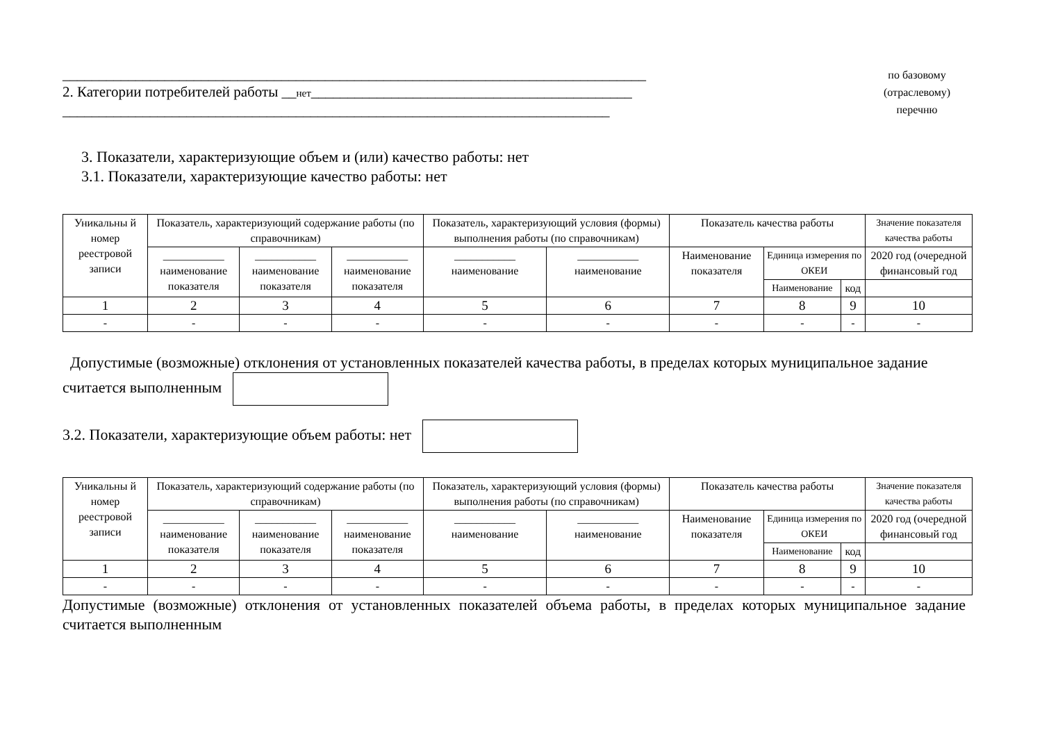________________________________________________________________________________
2. Категории потребителей работы __нет____________________________________________
___________________________________________________________________________
по базовому
(отраслевому)
перечню
3. Показатели, характеризующие объем и (или) качество работы: нет
3.1. Показатели, характеризующие качество работы: нет
| Уникальны й номер реестровой записи | Показатель, характеризующий содержание работы (по справочникам) | | | Показатель, характеризующий условия (формы) выполнения работы (по справочникам) | | Показатель качества работы | | | Значение показателя качества работы |
| --- | --- | --- | --- | --- | --- | --- | --- | --- | --- |
| | ___________ наименование показателя | ___________ наименование показателя | ___________ наименование показателя | ___________ наименование | ___________ наименование | Наименование показателя | Единица измерения по ОКЕИ | | 2020 год (очередной финансовый год |
| | | | | | | | Наименование | код | |
| 1 | 2 | 3 | 4 | 5 | 6 | 7 | 8 | 9 | 10 |
| - | - | - | - | - | - | - | - | - | - |
Допустимые (возможные) отклонения от установленных показателей качества работы, в пределах которых муниципальное задание считается выполненным
3.2. Показатели, характеризующие объем работы: нет
| Уникальны й номер реестровой записи | Показатель, характеризующий содержание работы (по справочникам) | | | Показатель, характеризующий условия (формы) выполнения работы (по справочникам) | | Показатель качества работы | | | Значение показателя качества работы |
| --- | --- | --- | --- | --- | --- | --- | --- | --- | --- |
| | ___________ наименование показателя | ___________ наименование показателя | ___________ наименование показателя | ___________ наименование | ___________ наименование | Наименование показателя | Единица измерения по ОКЕИ | | 2020 год (очередной финансовый год |
| | | | | | | | Наименование | код | |
| 1 | 2 | 3 | 4 | 5 | 6 | 7 | 8 | 9 | 10 |
| - | - | - | - | - | - | - | - | - | - |
Допустимые (возможные) отклонения от установленных показателей объема работы, в пределах которых муниципальное задание считается выполненным